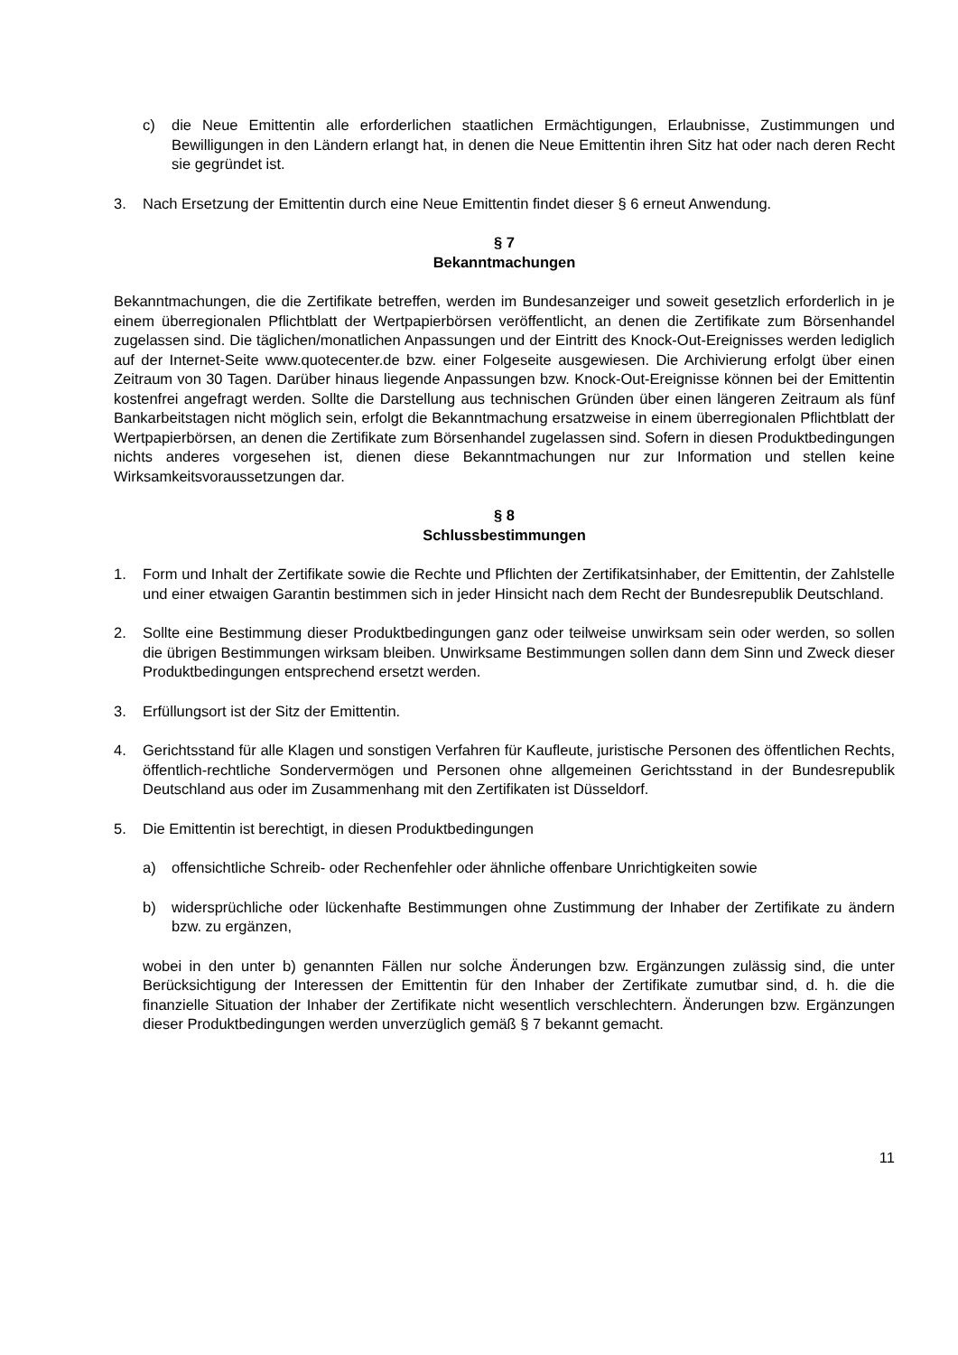c) die Neue Emittentin alle erforderlichen staatlichen Ermächtigungen, Erlaubnisse, Zustimmungen und Bewilligungen in den Ländern erlangt hat, in denen die Neue Emittentin ihren Sitz hat oder nach deren Recht sie gegründet ist.
3. Nach Ersetzung der Emittentin durch eine Neue Emittentin findet dieser § 6 erneut Anwendung.
§ 7
Bekanntmachungen
Bekanntmachungen, die die Zertifikate betreffen, werden im Bundesanzeiger und soweit gesetzlich erforderlich in je einem überregionalen Pflichtblatt der Wertpapierbörsen veröffentlicht, an denen die Zertifikate zum Börsenhandel zugelassen sind. Die täglichen/monatlichen Anpassungen und der Eintritt des Knock-Out-Ereignisses werden lediglich auf der Internet-Seite www.quotecenter.de bzw. einer Folgeseite ausgewiesen. Die Archivierung erfolgt über einen Zeitraum von 30 Tagen. Darüber hinaus liegende Anpassungen bzw. Knock-Out-Ereignisse können bei der Emittentin kostenfrei angefragt werden. Sollte die Darstellung aus technischen Gründen über einen längeren Zeitraum als fünf Bankarbeitstagen nicht möglich sein, erfolgt die Bekanntmachung ersatzweise in einem überregionalen Pflichtblatt der Wertpapierbörsen, an denen die Zertifikate zum Börsenhandel zugelassen sind. Sofern in diesen Produktbedingungen nichts anderes vorgesehen ist, dienen diese Bekanntmachungen nur zur Information und stellen keine Wirksamkeitsvoraussetzungen dar.
§ 8
Schlussbestimmungen
1. Form und Inhalt der Zertifikate sowie die Rechte und Pflichten der Zertifikatsinhaber, der Emittentin, der Zahlstelle und einer etwaigen Garantin bestimmen sich in jeder Hinsicht nach dem Recht der Bundesrepublik Deutschland.
2. Sollte eine Bestimmung dieser Produktbedingungen ganz oder teilweise unwirksam sein oder werden, so sollen die übrigen Bestimmungen wirksam bleiben. Unwirksame Bestimmungen sollen dann dem Sinn und Zweck dieser Produktbedingungen entsprechend ersetzt werden.
3. Erfüllungsort ist der Sitz der Emittentin.
4. Gerichtsstand für alle Klagen und sonstigen Verfahren für Kaufleute, juristische Personen des öffentlichen Rechts, öffentlich-rechtliche Sondervermögen und Personen ohne allgemeinen Gerichtsstand in der Bundesrepublik Deutschland aus oder im Zusammenhang mit den Zertifikaten ist Düsseldorf.
5. Die Emittentin ist berechtigt, in diesen Produktbedingungen
a) offensichtliche Schreib- oder Rechenfehler oder ähnliche offenbare Unrichtigkeiten sowie
b) widersprüchliche oder lückenhafte Bestimmungen ohne Zustimmung der Inhaber der Zertifikate zu ändern bzw. zu ergänzen,
wobei in den unter b) genannten Fällen nur solche Änderungen bzw. Ergänzungen zulässig sind, die unter Berücksichtigung der Interessen der Emittentin für den Inhaber der Zertifikate zumutbar sind, d. h. die die finanzielle Situation der Inhaber der Zertifikate nicht wesentlich verschlechtern. Änderungen bzw. Ergänzungen dieser Produktbedingungen werden unverzüglich gemäß § 7 bekannt gemacht.
11